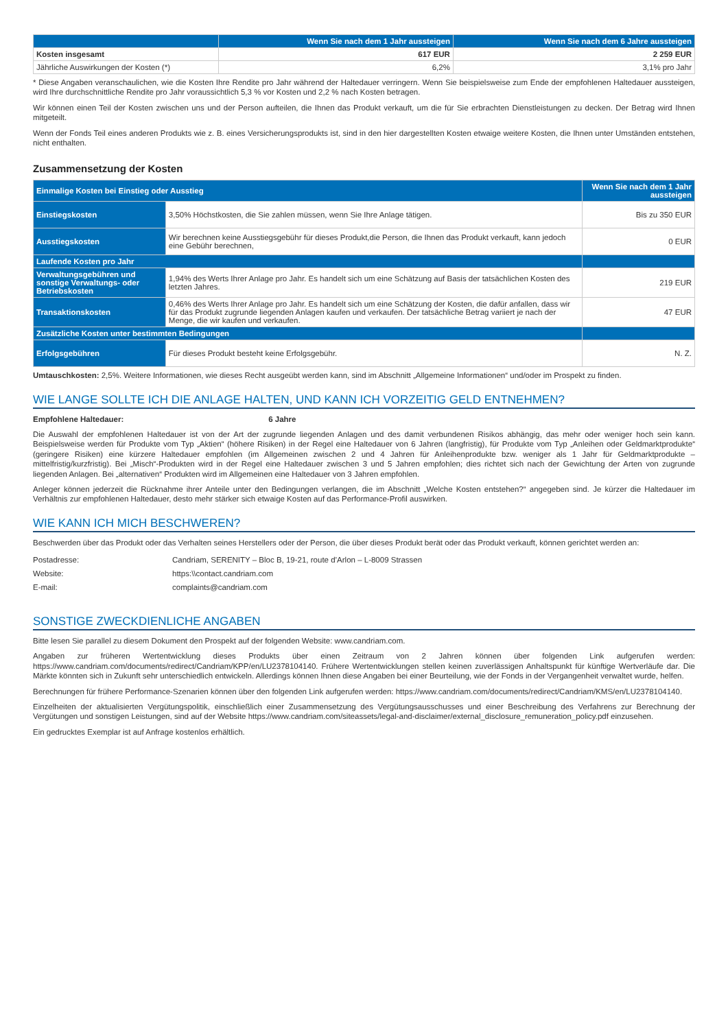| | Wenn Sie nach dem 1 Jahr aussteigen | Wenn Sie nach dem 6 Jahre aussteigen |
| --- | --- | --- |
| Kosten insgesamt | 617 EUR | 2 259 EUR |
| Jährliche Auswirkungen der Kosten (*) | 6,2% | 3,1% pro Jahr |
* Diese Angaben veranschaulichen, wie die Kosten Ihre Rendite pro Jahr während der Haltedauer verringern. Wenn Sie beispielsweise zum Ende der empfohlenen Haltedauer aussteigen, wird Ihre durchschnittliche Rendite pro Jahr voraussichtlich 5,3 % vor Kosten und 2,2 % nach Kosten betragen.
Wir können einen Teil der Kosten zwischen uns und der Person aufteilen, die Ihnen das Produkt verkauft, um die für Sie erbrachten Dienstleistungen zu decken. Der Betrag wird Ihnen mitgeteilt.
Wenn der Fonds Teil eines anderen Produkts wie z. B. eines Versicherungsprodukts ist, sind in den hier dargestellten Kosten etwaige weitere Kosten, die Ihnen unter Umständen entstehen, nicht enthalten.
Zusammensetzung der Kosten
| Einmalige Kosten bei Einstieg oder Ausstieg | | Wenn Sie nach dem 1 Jahr aussteigen |
| Einstiegskosten | 3,50% Höchstkosten, die Sie zahlen müssen, wenn Sie Ihre Anlage tätigen. | Bis zu 350 EUR |
| Ausstiegskosten | Wir berechnen keine Ausstiegsgebühr für dieses Produkt,die Person, die Ihnen das Produkt verkauft, kann jedoch eine Gebühr berechnen, | 0 EUR |
| Laufende Kosten pro Jahr | | |
| Verwaltungsgebühren und sonstige Verwaltungs- oder Betriebskosten | 1,94% des Werts Ihrer Anlage pro Jahr. Es handelt sich um eine Schätzung auf Basis der tatsächlichen Kosten des letzten Jahres. | 219 EUR |
| Transaktionskosten | 0,46% des Werts Ihrer Anlage pro Jahr. Es handelt sich um eine Schätzung der Kosten, die dafür anfallen, dass wir für das Produkt zugrunde liegenden Anlagen kaufen und verkaufen. Der tatsächliche Betrag variiert je nach der Menge, die wir kaufen und verkaufen. | 47 EUR |
| Zusätzliche Kosten unter bestimmten Bedingungen | | |
| Erfolgsgebühren | Für dieses Produkt besteht keine Erfolgsgebühr. | N. Z. |
Umtauschkosten: 2,5%. Weitere Informationen, wie dieses Recht ausgeübt werden kann, sind im Abschnitt „Allgemeine Informationen“ und/oder im Prospekt zu finden.
WIE LANGE SOLLTE ICH DIE ANLAGE HALTEN, UND KANN ICH VORZEITIG GELD ENTNEHMEN?
Empfohlene Haltedauer: 6 Jahre
Die Auswahl der empfohlenen Haltedauer ist von der Art der zugrunde liegenden Anlagen und des damit verbundenen Risikos abhängig, das mehr oder weniger hoch sein kann. Beispielsweise werden für Produkte vom Typ „Aktien“ (höhere Risiken) in der Regel eine Haltedauer von 6 Jahren (langfristig), für Produkte vom Typ „Anleihen oder Geldmarktprodukte“ (geringere Risiken) eine kürzere Haltedauer empfohlen (im Allgemeinen zwischen 2 und 4 Jahren für Anleihenprodukte bzw. weniger als 1 Jahr für Geldmarktprodukte – mittelfristig/kurzfristig). Bei „Misch“-Produkten wird in der Regel eine Haltedauer zwischen 3 und 5 Jahren empfohlen; dies richtet sich nach der Gewichtung der Arten von zugrunde liegenden Anlagen. Bei „alternativen“ Produkten wird im Allgemeinen eine Haltedauer von 3 Jahren empfohlen.
Anleger können jederzeit die Rücknahme ihrer Anteile unter den Bedingungen verlangen, die im Abschnitt „Welche Kosten entstehen?“ angegeben sind. Je kürzer die Haltedauer im Verhältnis zur empfohlenen Haltedauer, desto mehr stärker sich etwaige Kosten auf das Performance-Profil auswirken.
WIE KANN ICH MICH BESCHWEREN?
Beschwerden über das Produkt oder das Verhalten seines Herstellers oder der Person, die über dieses Produkt berät oder das Produkt verkauft, können gerichtet werden an:
| Postadresse: | Candriam, SERENITY – Bloc B, 19-21, route d’Arlon – L-8009 Strassen |
| Website: | https:\\contact.candriam.com |
| E-mail: | complaints@candriam.com |
SONSTIGE ZWECKDIENLICHE ANGABEN
Bitte lesen Sie parallel zu diesem Dokument den Prospekt auf der folgenden Website: www.candriam.com.
Angaben zur früheren Wertentwicklung dieses Produkts über einen Zeitraum von 2 Jahren können über folgenden Link aufgerufen werden: https://www.candriam.com/documents/redirect/Candriam/KPP/en/LU2378104140. Frühere Wertentwicklungen stellen keinen zuverlässigen Anhaltspunkt für künftige Wertverläufe dar. Die Märkte könnten sich in Zukunft sehr unterschiedlich entwickeln. Allerdings können Ihnen diese Angaben bei einer Beurteilung, wie der Fonds in der Vergangenheit verwaltet wurde, helfen.
Berechnungen für frühere Performance-Szenarien können über den folgenden Link aufgerufen werden: https://www.candriam.com/documents/redirect/Candriam/KMS/en/LU2378104140.
Einzelheiten der aktualisierten Vergütungspolitik, einschließlich einer Zusammensetzung des Vergütungsausschusses und einer Beschreibung des Verfahrens zur Berechnung der Vergütungen und sonstigen Leistungen, sind auf der Website https://www.candriam.com/siteassets/legal-and-disclaimer/external_disclosure_remuneration_policy.pdf einzusehen.
Ein gedrucktes Exemplar ist auf Anfrage kostenlos erhältlich.